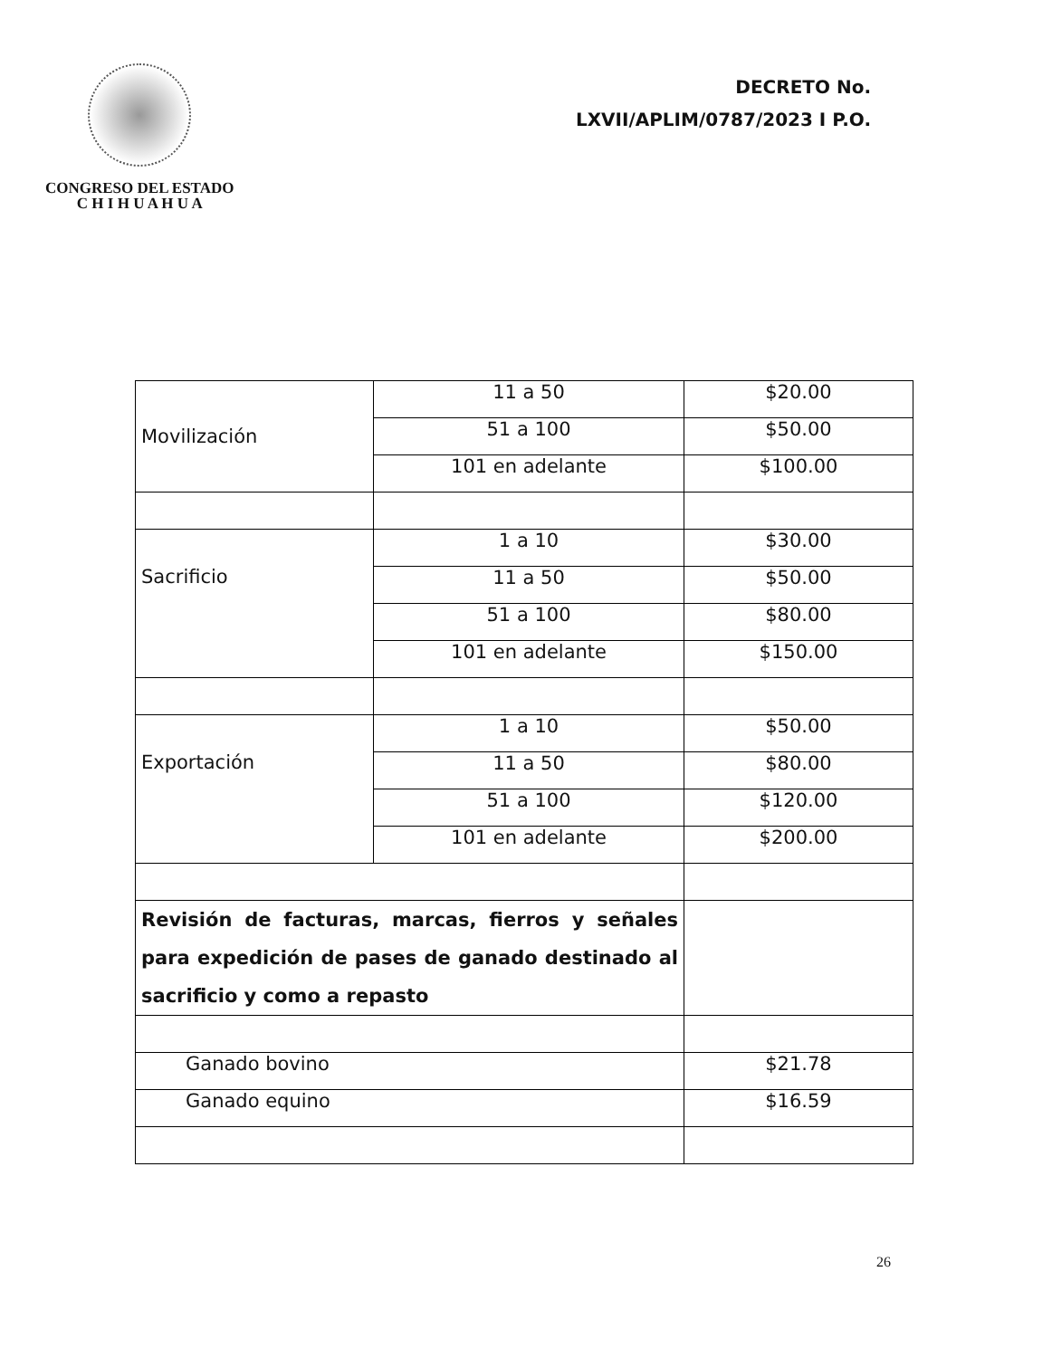CONGRESO DEL ESTADO
C H I H U A H U A
DECRETO No.
LXVII/APLIM/0787/2023 I P.O.
| Movilización | 11 a 50 | $20.00 |
| | 51 a 100 | $50.00 |
| | 101 en adelante | $100.00 |
| Sacrificio | 1 a 10 | $30.00 |
| | 11 a 50 | $50.00 |
| | 51 a 100 | $80.00 |
| | 101 en adelante | $150.00 |
| Exportación | 1 a 10 | $50.00 |
| | 11 a 50 | $80.00 |
| | 51 a 100 | $120.00 |
| | 101 en adelante | $200.00 |
| Revisión de facturas, marcas, fierros y señales para expedición de pases de ganado destinado al sacrificio y como a repasto | | |
| Ganado bovino | | $21.78 |
| Ganado equino | | $16.59 |
26